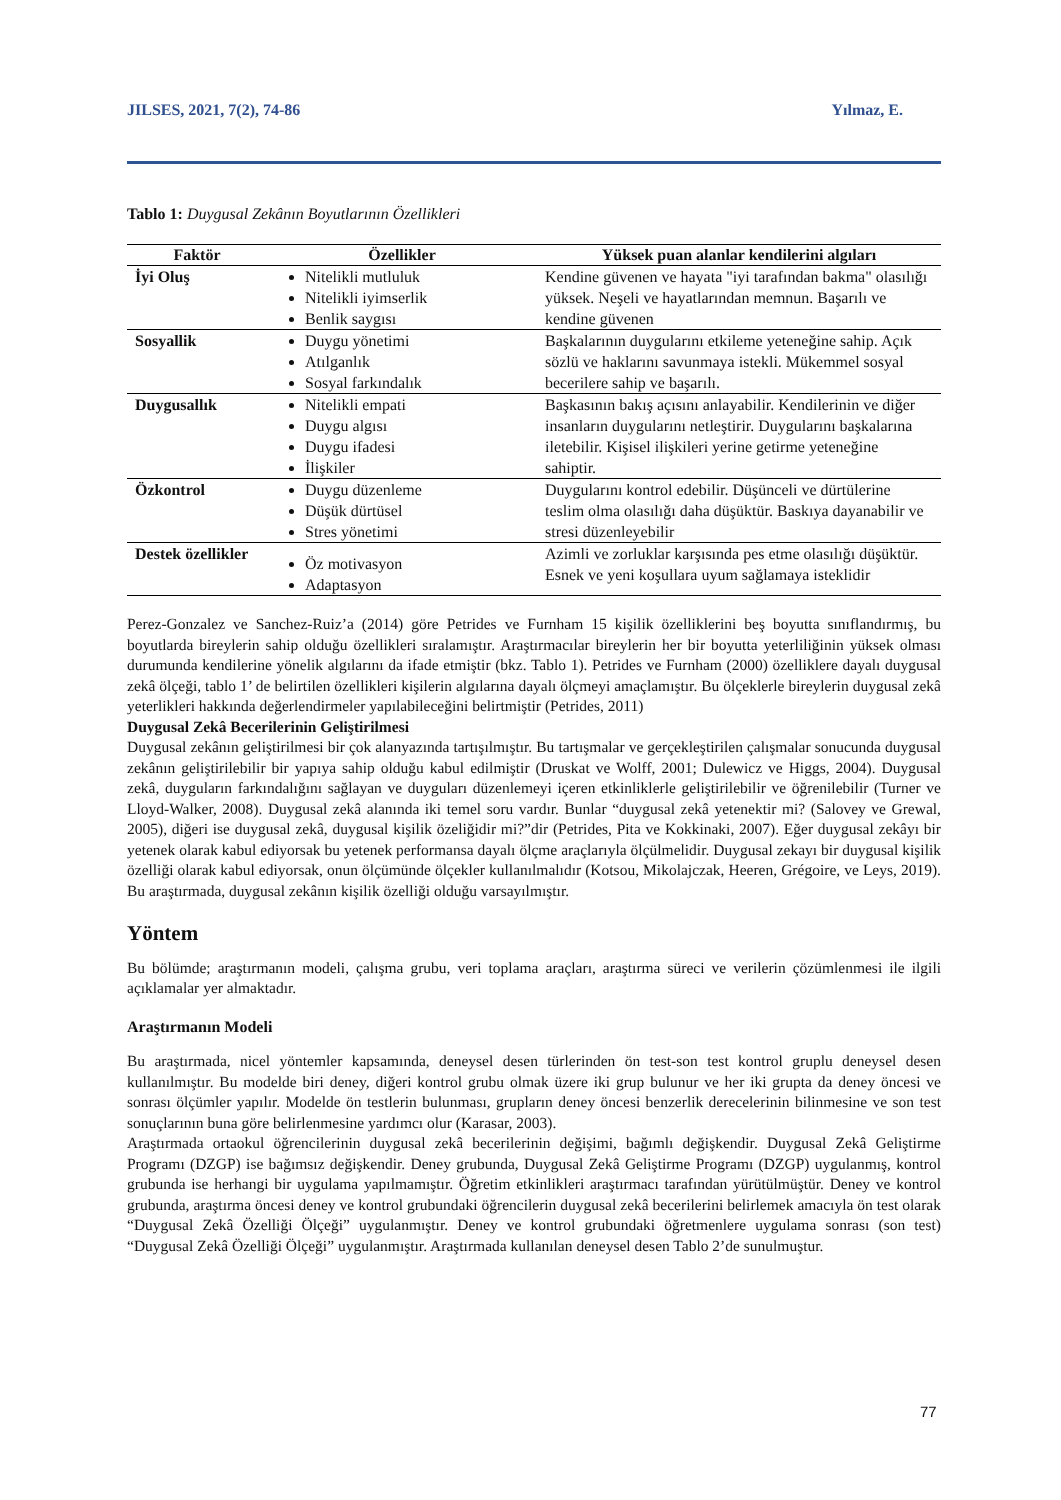JILSES, 2021, 7(2), 74-86 Yılmaz, E.
Tablo 1: Duygusal Zekânın Boyutlarının Özellikleri
| Faktör | Özellikler | Yüksek puan alanlar kendilerini algıları |
| --- | --- | --- |
| İyi Oluş | Nitelikli mutluluk Nitelikli iyimserlik Benlik saygısı | Kendine güvenen ve hayata "iyi tarafından bakma" olasılığı yüksek. Neşeli ve hayatlarından memnun. Başarılı ve kendine güvenen |
| Sosyallik | Duygu yönetimi Atılganlık Sosyal farkındalık | Başkalarının duygularını etkileme yeteneğine sahip. Açık sözlü ve haklarını savunmaya istekli. Mükemmel sosyal becerilere sahip ve başarılı. |
| Duygusallık | Nitelikli empati Duygu algısı Duygu ifadesi İlişkiler | Başkasının bakış açısını anlayabilir. Kendilerinin ve diğer insanların duygularını netleştirir. Duygularını başkalarına iletebilir. Kişisel ilişkileri yerine getirme yeteneğine sahiptir. |
| Özkontrol | Duygu düzenleme Düşük dürtüsel Stres yönetimi | Duygularını kontrol edebilir. Düşünceli ve dürtülerine teslim olma olasılığı daha düşüktür. Baskıya dayanabilir ve stresi düzenleyebilir |
| Destek özellikler | Öz motivasyon Adaptasyon | Azimli ve zorluklar karşısında pes etme olasılığı düşüktür. Esnek ve yeni koşullara uyum sağlamaya isteklidir |
Perez-Gonzalez ve Sanchez-Ruiz’a (2014) göre Petrides ve Furnham 15 kişilik özelliklerini beş boyutta sınıflandırmış, bu boyutlarda bireylerin sahip olduğu özellikleri sıralamıştır. Araştırmacılar bireylerin her bir boyutta yeterliliğinin yüksek olması durumunda kendilerine yönelik algılarını da ifade etmiştir (bkz. Tablo 1). Petrides ve Furnham (2000) özelliklere dayalı duygusal zekâ ölçeği, tablo 1’ de belirtilen özellikleri kişilerin algılarına dayalı ölçmeyi amaçlamıştır. Bu ölçeklerle bireylerin duygusal zekâ yeterlikleri hakkında değerlendirmeler yapılabileceğini belirtmiştir (Petrides, 2011)
Duygusal Zekâ Becerilerinin Geliştirilmesi
Duygusal zekânın geliştirilmesi bir çok alanyazında tartışılmıştır. Bu tartışmalar ve gerçekleştirilen çalışmalar sonucunda duygusal zekânın geliştirilebilir bir yapıya sahip olduğu kabul edilmiştir (Druskat ve Wolff, 2001; Dulewicz ve Higgs, 2004). Duygusal zekâ, duyguların farkındalığını sağlayan ve duyguları düzenlemeyi içeren etkinliklerle geliştirilebilir ve öğrenilebilir (Turner ve Lloyd-Walker, 2008). Duygusal zekâ alanında iki temel soru vardır. Bunlar “duygusal zekâ yetenektir mi? (Salovey ve Grewal, 2005), diğeri ise duygusal zekâ, duygusal kişilik özeliğidir mi?”dir (Petrides, Pita ve Kokkinaki, 2007). Eğer duygusal zekâyı bir yetenek olarak kabul ediyorsak bu yetenek performansa dayalı ölçme araçlarıyla ölçülmelidir. Duygusal zekayı bir duygusal kişilik özelliği olarak kabul ediyorsak, onun ölçümünde ölçekler kullanılmalıdır (Kotsou, Mikolajczak, Heeren, Grégoire, ve Leys, 2019). Bu araştırmada, duygusal zekânın kişilik özelliği olduğu varsayılmıştır.
Yöntem
Bu bölümde; araştırmanın modeli, çalışma grubu, veri toplama araçları, araştırma süreci ve verilerin çözümlenmesi ile ilgili açıklamalar yer almaktadır.
Araştırmanın Modeli
Bu araştırmada, nicel yöntemler kapsamında, deneysel desen türlerinden ön test-son test kontrol gruplu deneysel desen kullanılmıştır. Bu modelde biri deney, diğeri kontrol grubu olmak üzere iki grup bulunur ve her iki grupta da deney öncesi ve sonrası ölçümler yapılır. Modelde ön testlerin bulunması, grupların deney öncesi benzerlik derecelerinin bilinmesine ve son test sonuçlarının buna göre belirlenmesine yardımcı olur (Karasar, 2003).
Araştırmada ortaokul öğrencilerinin duygusal zekâ becerilerinin değişimi, bağımlı değişkendir. Duygusal Zekâ Geliştirme Programı (DZGP) ise bağımsız değişkendir. Deney grubunda, Duygusal Zekâ Geliştirme Programı (DZGP) uygulanmış, kontrol grubunda ise herhangi bir uygulama yapılmamıştır. Öğretim etkinlikleri araştırmacı tarafından yürütülmüştür. Deney ve kontrol grubunda, araştırma öncesi deney ve kontrol grubundaki öğrencilerin duygusal zekâ becerilerini belirlemek amacıyla ön test olarak “Duygusal Zekâ Özelliği Ölçeği” uygulanmıştır. Deney ve kontrol grubundaki öğretmenlere uygulama sonrası (son test) “Duygusal Zekâ Özelliği Ölçeği” uygulanmıştır. Araştırmada kullanılan deneysel desen Tablo 2’de sunulmuştur.
77